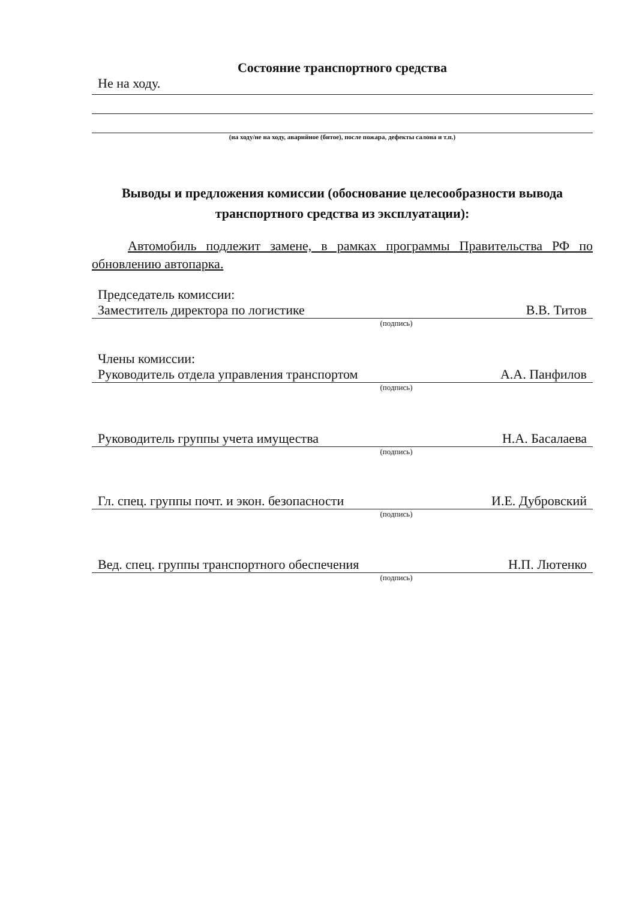Состояние транспортного средства
Не на ходу.
(на ходу/не на ходу, аварийное (битое), после пожара, дефекты салона и т.п.)
Выводы и предложения комиссии (обоснование целесообразности вывода транспортного средства из эксплуатации):
Автомобиль подлежит замене, в рамках программы Правительства РФ по обновлению автопарка.
Председатель комиссии:
Заместитель директора по логистике В.В. Титов
(подпись)
Члены комиссии:
Руководитель отдела управления транспортом А.А. Панфилов
(подпись)
Руководитель группы учета имущества Н.А. Басалаева
(подпись)
Гл. спец. группы почт. и экон. безопасности И.Е. Дубровский
(подпись)
Вед. спец. группы транспортного обеспечения Н.П. Лютенко
(подпись)